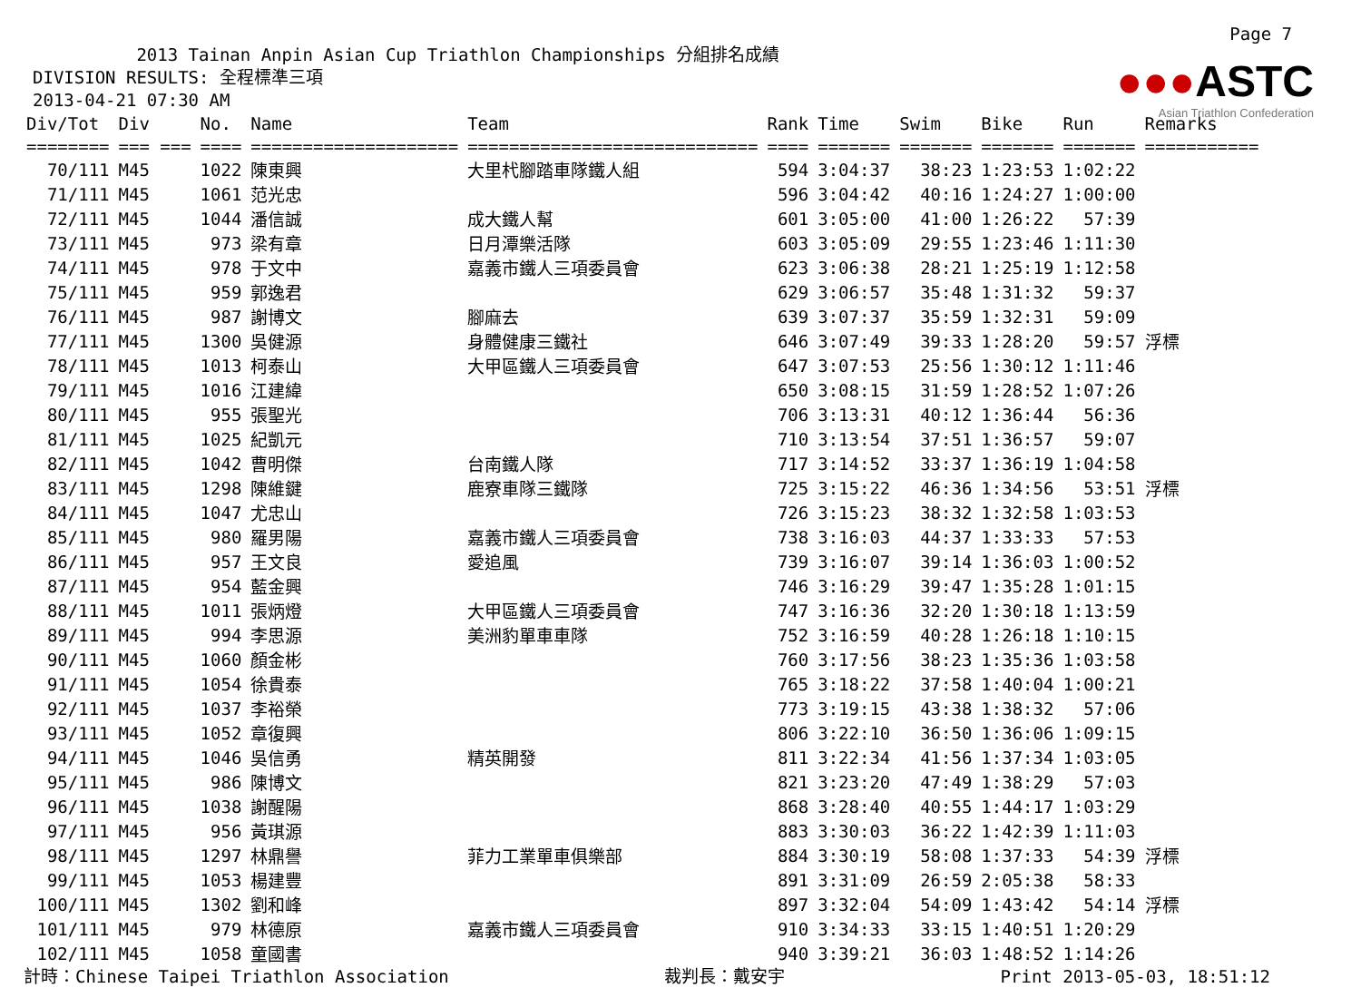Page 7
●●●ASTC
Asian Triathlon Confederation
2013 Tainan Anpin Asian Cup Triathlon Championships 分組排名成績 DIVISION RESULTS: 全程標準三項 2013-04-21 07:30 AM
| Div/Tot | Div | No. | Name | Team | Rank | Time | Swim | Bike | Run | Remarks |
| --- | --- | --- | --- | --- | --- | --- | --- | --- | --- | --- |
| ======== | === === | ==== | ==================== | ============================ | ==== | ======= | ======= | ======= | ======= | =========== |
| 70/111 | M45 | 1022 | 陳東興 | 大里杙腳踏車隊鐵人組 | 594 | 3:04:37 | 38:23 | 1:23:53 | 1:02:22 | |
| 71/111 | M45 | 1061 | 范光忠 | | 596 | 3:04:42 | 40:16 | 1:24:27 | 1:00:00 | |
| 72/111 | M45 | 1044 | 潘信誠 | 成大鐵人幫 | 601 | 3:05:00 | 41:00 | 1:26:22 | 57:39 | |
| 73/111 | M45 | 973 | 梁有章 | 日月潭樂活隊 | 603 | 3:05:09 | 29:55 | 1:23:46 | 1:11:30 | |
| 74/111 | M45 | 978 | 于文中 | 嘉義市鐵人三項委員會 | 623 | 3:06:38 | 28:21 | 1:25:19 | 1:12:58 | |
| 75/111 | M45 | 959 | 郭逸君 | | 629 | 3:06:57 | 35:48 | 1:31:32 | 59:37 | |
| 76/111 | M45 | 987 | 謝博文 | 腳麻去 | 639 | 3:07:37 | 35:59 | 1:32:31 | 59:09 | |
| 77/111 | M45 | 1300 | 吳健源 | 身體健康三鐵社 | 646 | 3:07:49 | 39:33 | 1:28:20 | 59:57 | 浮標 |
| 78/111 | M45 | 1013 | 柯泰山 | 大甲區鐵人三項委員會 | 647 | 3:07:53 | 25:56 | 1:30:12 | 1:11:46 | |
| 79/111 | M45 | 1016 | 江建緯 | | 650 | 3:08:15 | 31:59 | 1:28:52 | 1:07:26 | |
| 80/111 | M45 | 955 | 張聖光 | | 706 | 3:13:31 | 40:12 | 1:36:44 | 56:36 | |
| 81/111 | M45 | 1025 | 紀凱元 | | 710 | 3:13:54 | 37:51 | 1:36:57 | 59:07 | |
| 82/111 | M45 | 1042 | 曹明傑 | 台南鐵人隊 | 717 | 3:14:52 | 33:37 | 1:36:19 | 1:04:58 | |
| 83/111 | M45 | 1298 | 陳維鍵 | 鹿寮車隊三鐵隊 | 725 | 3:15:22 | 46:36 | 1:34:56 | 53:51 | 浮標 |
| 84/111 | M45 | 1047 | 尤忠山 | | 726 | 3:15:23 | 38:32 | 1:32:58 | 1:03:53 | |
| 85/111 | M45 | 980 | 羅男陽 | 嘉義市鐵人三項委員會 | 738 | 3:16:03 | 44:37 | 1:33:33 | 57:53 | |
| 86/111 | M45 | 957 | 王文良 | 愛追風 | 739 | 3:16:07 | 39:14 | 1:36:03 | 1:00:52 | |
| 87/111 | M45 | 954 | 藍金興 | | 746 | 3:16:29 | 39:47 | 1:35:28 | 1:01:15 | |
| 88/111 | M45 | 1011 | 張炳燈 | 大甲區鐵人三項委員會 | 747 | 3:16:36 | 32:20 | 1:30:18 | 1:13:59 | |
| 89/111 | M45 | 994 | 李思源 | 美洲豹單車車隊 | 752 | 3:16:59 | 40:28 | 1:26:18 | 1:10:15 | |
| 90/111 | M45 | 1060 | 顏金彬 | | 760 | 3:17:56 | 38:23 | 1:35:36 | 1:03:58 | |
| 91/111 | M45 | 1054 | 徐貴泰 | | 765 | 3:18:22 | 37:58 | 1:40:04 | 1:00:21 | |
| 92/111 | M45 | 1037 | 李裕榮 | | 773 | 3:19:15 | 43:38 | 1:38:32 | 57:06 | |
| 93/111 | M45 | 1052 | 章復興 | | 806 | 3:22:10 | 36:50 | 1:36:06 | 1:09:15 | |
| 94/111 | M45 | 1046 | 吳信勇 | 精英開發 | 811 | 3:22:34 | 41:56 | 1:37:34 | 1:03:05 | |
| 95/111 | M45 | 986 | 陳博文 | | 821 | 3:23:20 | 47:49 | 1:38:29 | 57:03 | |
| 96/111 | M45 | 1038 | 謝醒陽 | | 868 | 3:28:40 | 40:55 | 1:44:17 | 1:03:29 | |
| 97/111 | M45 | 956 | 黃琪源 | | 883 | 3:30:03 | 36:22 | 1:42:39 | 1:11:03 | |
| 98/111 | M45 | 1297 | 林鼎譽 | 菲力工業單車俱樂部 | 884 | 3:30:19 | 58:08 | 1:37:33 | 54:39 | 浮標 |
| 99/111 | M45 | 1053 | 楊建豐 | | 891 | 3:31:09 | 26:59 | 2:05:38 | 58:33 | |
| 100/111 | M45 | 1302 | 劉和峰 | | 897 | 3:32:04 | 54:09 | 1:43:42 | 54:14 | 浮標 |
| 101/111 | M45 | 979 | 林德原 | 嘉義市鐵人三項委員會 | 910 | 3:34:33 | 33:15 | 1:40:51 | 1:20:29 | |
| 102/111 | M45 | 1058 | 童國書 | | 940 | 3:39:21 | 36:03 | 1:48:52 | 1:14:26 | |
計時：Chinese Taipei Triathlon Association 裁判長：戴安宇 Print 2013-05-03, 18:51:12